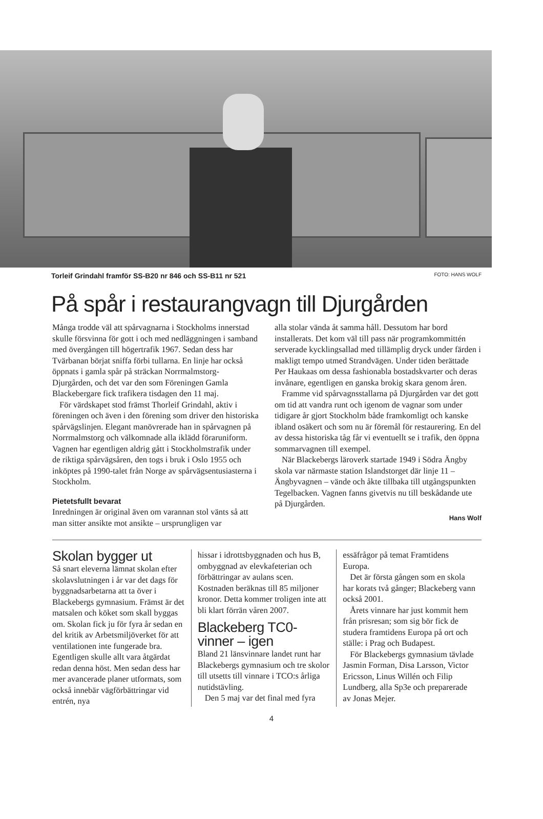Torleif Grindahl framför SS-B20 nr 846 och SS-B11 nr 521 FOTO: HANS WOLF
På spår i restaurangvagn till Djurgården
Många trodde väl att spårvagnarna i Stockholms innerstad skulle försvinna för gott i och med nedläggningen i samband med övergången till högertrafik 1967. Sedan dess har Tvärbanan börjat sniffa förbi tullarna. En linje har också öppnats i gamla spår på sträckan Norrmalmstorg-Djurgården, och det var den som Föreningen Gamla Blackebergare fick trafikera tisdagen den 11 maj.
För värdskapet stod främst Thorleif Grindahl, aktiv i föreningen och även i den förening som driver den historiska spårvägslinjen. Elegant manövrerade han in spårvagnen på Norrmalmstorg och välkomnade alla iklädd föraruniform. Vagnen har egentligen aldrig gått i Stockholmstrafik under de riktiga spårvägsåren, den togs i bruk i Oslo 1955 och inköptes på 1990-talet från Norge av spårvägsentusiasterna i Stockholm.
Pietetsfullt bevarat
Inredningen är original även om varannan stol vänts så att man sitter ansikte mot ansikte – ursprungligen var
alla stolar vända åt samma håll. Dessutom har bord installerats. Det kom väl till pass när programkommittén serverade kycklingsallad med tillämplig dryck under färden i makligt tempo utmed Strandvägen. Under tiden berättade Per Haukaas om dessa fashionabla bostadskvarter och deras invånare, egentligen en ganska brokig skara genom åren.
Framme vid spårvagnsstallarna på Djurgården var det gott om tid att vandra runt och igenom de vagnar som under tidigare år gjort Stockholm både framkomligt och kanske ibland osäkert och som nu är föremål för restaurering. En del av dessa historiska tåg får vi eventuellt se i trafik, den öppna sommarvagnen till exempel.
När Blackebergs läroverk startade 1949 i Södra Ängby skola var närmaste station Islandstorget där linje 11 – Ängbyvagnen – vände och åkte tillbaka till utgångspunkten Tegelbacken. Vagnen fanns givetvis nu till beskådande ute på Djurgården.
Hans Wolf
Skolan bygger ut
Så snart eleverna lämnat skolan efter skolavslutningen i år var det dags för byggnadsarbetarna att ta över i Blackebergs gymnasium. Främst är det matsalen och köket som skall byggas om. Skolan fick ju för fyra år sedan en del kritik av Arbetsmiljöverket för att ventilationen inte fungerade bra. Egentligen skulle allt vara åtgärdat redan denna höst. Men sedan dess har mer avancerade planer utformats, som också innebär vägförbättringar vid entrén, nya
hissar i idrottsbyggnaden och hus B, ombyggnad av elevkafeterian och förbättringar av aulans scen. Kostnaden beräknas till 85 miljoner kronor. Detta kommer troligen inte att bli klart förrän våren 2007.
Blackeberg TC0-vinner – igen
Bland 21 länsvinnare landet runt har Blackebergs gymnasium och tre skolor till utsetts till vinnare i TCO:s årliga nutidstävling.
Den 5 maj var det final med fyra
essäfrågor på temat Framtidens Europa.
Det är första gången som en skola har korats två gånger; Blackeberg vann också 2001.
Årets vinnare har just kommit hem från prisresan; som sig bör fick de studera framtidens Europa på ort och ställe: i Prag och Budapest.
För Blackebergs gymnasium tävlade Jasmin Forman, Disa Larsson, Victor Ericsson, Linus Willén och Filip Lundberg, alla Sp3e och preparerade av Jonas Mejer.
4